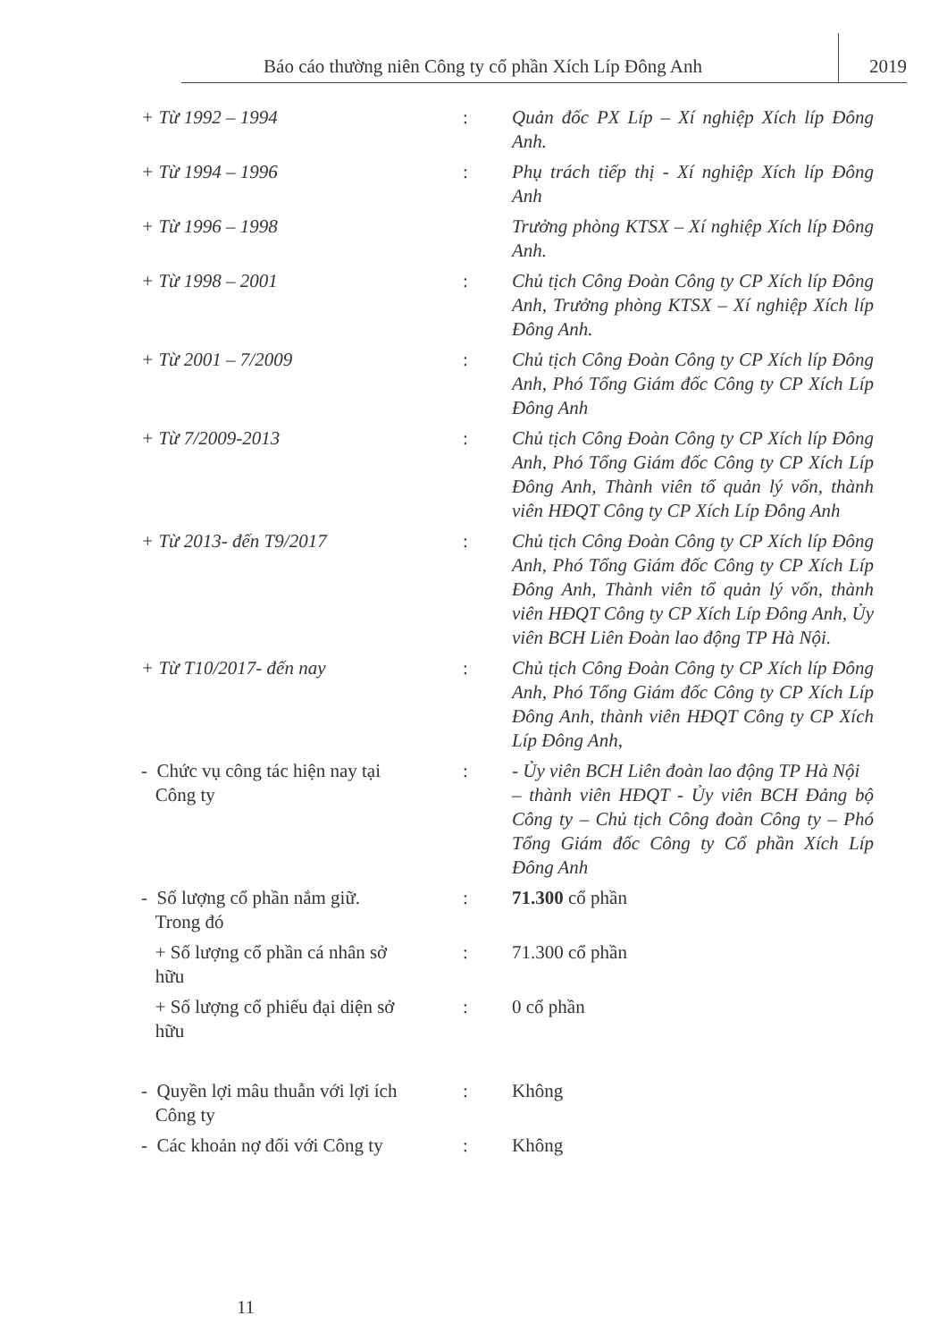Báo cáo thường niên Công ty cổ phần Xích Líp Đông Anh
2019
| + Từ 1992 – 1994 | : | Quản đốc PX Líp – Xí nghiệp Xích líp Đông Anh. |
| + Từ 1994 – 1996 | : | Phụ trách tiếp thị - Xí nghiệp Xích líp Đông Anh |
| + Từ 1996 – 1998 | | Trưởng phòng KTSX – Xí nghiệp Xích líp Đông Anh. |
| + Từ 1998 – 2001 | : | Chủ tịch Công Đoàn Công ty CP Xích líp Đông Anh, Trưởng phòng KTSX – Xí nghiệp Xích líp Đông Anh. |
| + Từ 2001 – 7/2009 | : | Chủ tịch Công Đoàn Công ty CP Xích líp Đông Anh, Phó Tổng Giám đốc Công ty CP Xích Líp Đông Anh |
| + Từ 7/2009-2013 | : | Chủ tịch Công Đoàn Công ty CP Xích líp Đông Anh, Phó Tổng Giám đốc Công ty CP Xích Líp Đông Anh, Thành viên tổ quản lý vốn, thành viên HĐQT Công ty CP Xích Líp Đông Anh |
| + Từ 2013- đến T9/2017 | : | Chủ tịch Công Đoàn Công ty CP Xích líp Đông Anh, Phó Tổng Giám đốc Công ty CP Xích Líp Đông Anh, Thành viên tổ quản lý vốn, thành viên HĐQT Công ty CP Xích Líp Đông Anh, Ủy viên BCH Liên Đoàn lao động TP Hà Nội. |
| + Từ T10/2017- đến nay | : | Chủ tịch Công Đoàn Công ty CP Xích líp Đông Anh, Phó Tổng Giám đốc Công ty CP Xích Líp Đông Anh, thành viên HĐQT Công ty CP Xích Líp Đông Anh, |
| - Chức vụ công tác hiện nay tại Công ty | : | - Ủy viên BCH Liên đoàn lao động TP Hà Nội – thành viên HĐQT - Ủy viên BCH Đảng bộ Công ty – Chủ tịch Công đoàn Công ty – Phó Tổng Giám đốc Công ty Cổ phần Xích Líp Đông Anh |
| - Số lượng cổ phần nắm giữ. Trong đó | : | 71.300 cổ phần |
| + Số lượng cổ phần cá nhân sở hữu | : | 71.300 cổ phần |
| + Số lượng cổ phiếu đại diện sở hữu | : | 0 cổ phần |
| - Quyền lợi mâu thuẫn với lợi ích Công ty | : | Không |
| - Các khoản nợ đối với Công ty | : | Không |
11